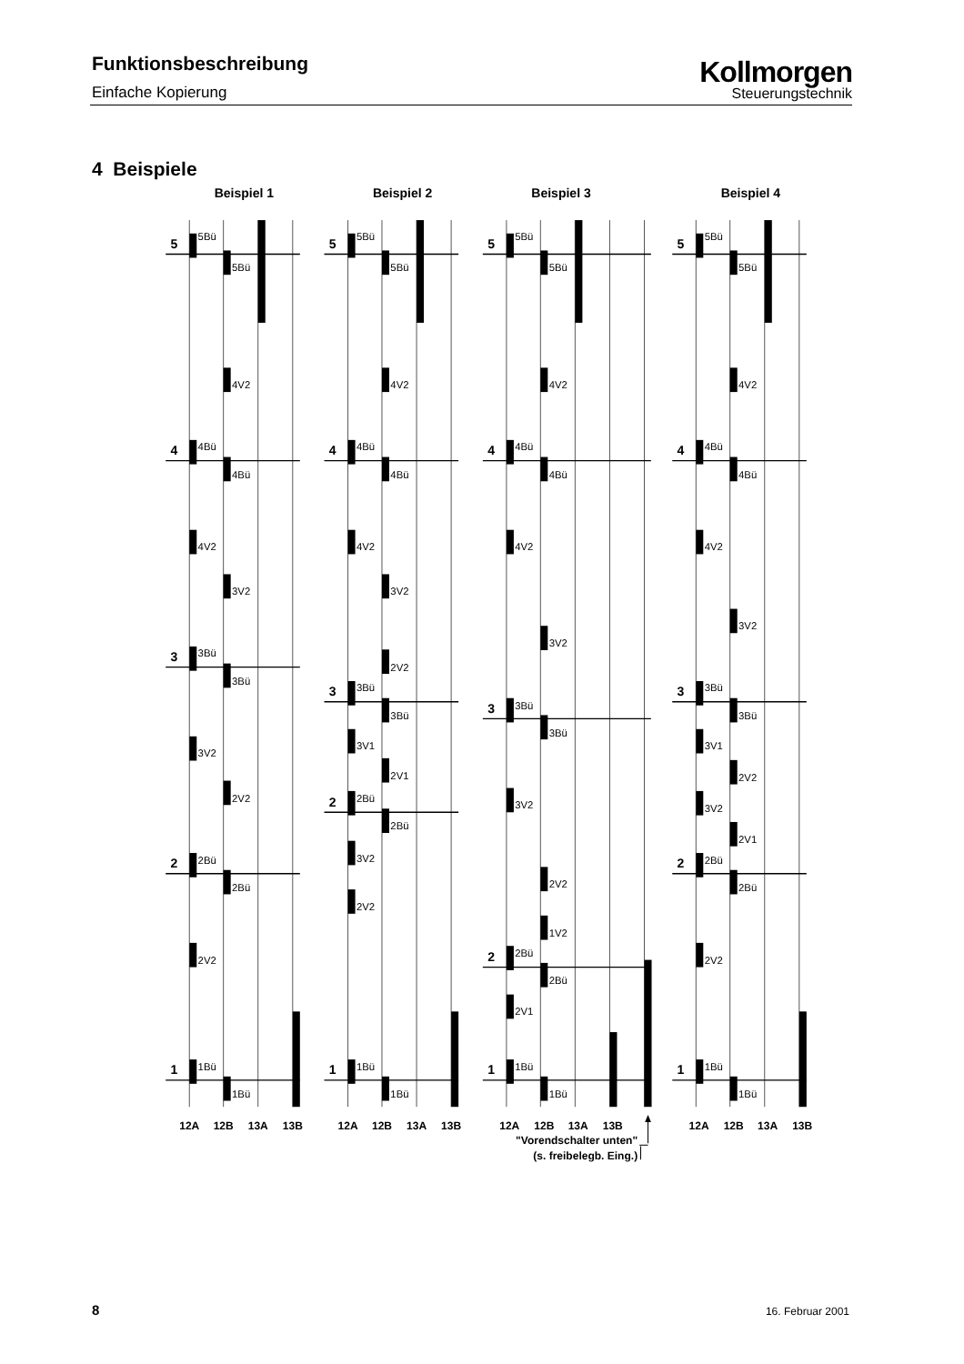Funktionsbeschreibung
Einfache Kopierung
Kollmorgen
Steuerungstechnik
4 Beispiele
Beispiel 1
5
4
3
2
1
5Bü
5Bü
4V2
4Bü
4Bü
4V2
3V2
3Bü
3Bü
3V2
2V2
2Bü
2Bü
2V2
1Bü
1Bü
12A
12B
13A
13B
Beispiel 2
5
4
3
2
1
5Bü
5Bü
4V2
4Bü
4Bü
4V2
3V2
2V2
3Bü
3Bü
3V1
2V1
2Bü
2Bü
3V2
2V2
1Bü
1Bü
12A
12B
13A
13B
Beispiel 3
5
4
3
2
1
5Bü
5Bü
4V2
4Bü
4Bü
4V2
3V2
3Bü
3Bü
3V2
2V2
1V2
2Bü
2Bü
2V1
1Bü
1Bü
12A
12B
13A
13B
"Vorendschalter unten"
(s. freibelegb. Eing.)
Beispiel 4
5
4
3
2
1
5Bü
5Bü
4V2
4Bü
4Bü
4V2
3V2
3Bü
3Bü
3V1
2V2
3V2
2V1
2Bü
2Bü
2V2
1Bü
1Bü
12A
12B
13A
13B
8 16. Februar 2001